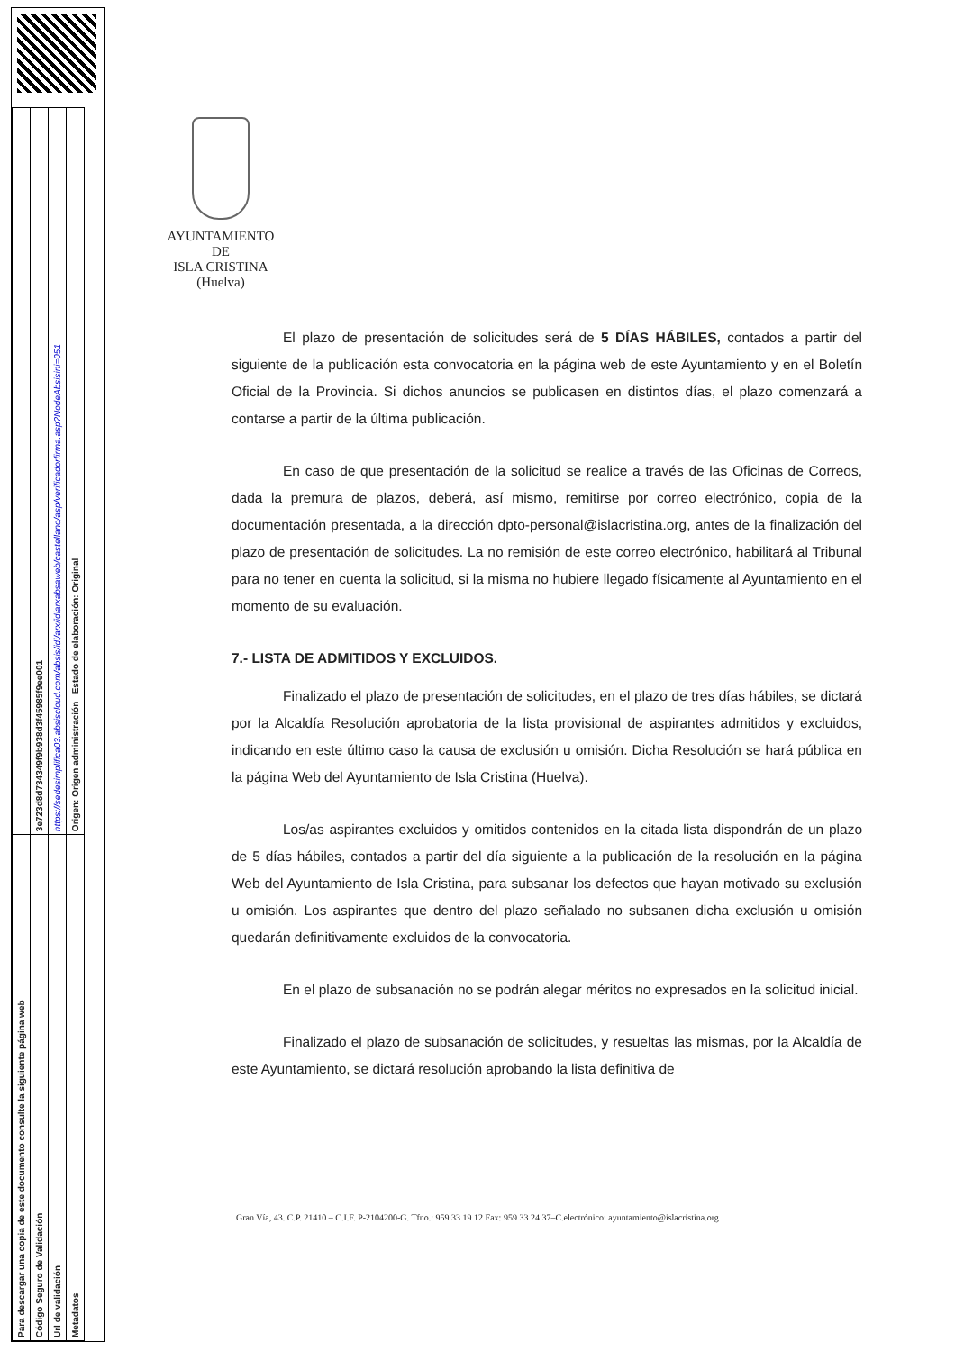| Para descargar una copia de este documento consulte la siguiente página web | |
| Código Seguro de Validación | 3e723d8d734349f9b938d3f45985f9ee001 |
| Url de validación | https://sedesimplifica03.absiscloud.com/absis/idi/arx/idiarxabsaweb/castellano/asp/verificadorfirma.asp?NodeAbsisini=051 |
| Metadatos | Origen: Origen administración Estado de elaboración: Original |
AYUNTAMIENTO
DE
ISLA CRISTINA
(Huelva)
El plazo de presentación de solicitudes será de 5 DÍAS HÁBILES, contados a partir del siguiente de la publicación esta convocatoria en la página web de este Ayuntamiento y en el Boletín Oficial de la Provincia. Si dichos anuncios se publicasen en distintos días, el plazo comenzará a contarse a partir de la última publicación.
En caso de que presentación de la solicitud se realice a través de las Oficinas de Correos, dada la premura de plazos, deberá, así mismo, remitirse por correo electrónico, copia de la documentación presentada, a la dirección dpto-personal@islacristina.org, antes de la finalización del plazo de presentación de solicitudes. La no remisión de este correo electrónico, habilitará al Tribunal para no tener en cuenta la solicitud, si la misma no hubiere llegado físicamente al Ayuntamiento en el momento de su evaluación.
7.- LISTA DE ADMITIDOS Y EXCLUIDOS.
Finalizado el plazo de presentación de solicitudes, en el plazo de tres días hábiles, se dictará por la Alcaldía Resolución aprobatoria de la lista provisional de aspirantes admitidos y excluidos, indicando en este último caso la causa de exclusión u omisión. Dicha Resolución se hará pública en la página Web del Ayuntamiento de Isla Cristina (Huelva).
Los/as aspirantes excluidos y omitidos contenidos en la citada lista dispondrán de un plazo de 5 días hábiles, contados a partir del día siguiente a la publicación de la resolución en la página Web del Ayuntamiento de Isla Cristina, para subsanar los defectos que hayan motivado su exclusión u omisión. Los aspirantes que dentro del plazo señalado no subsanen dicha exclusión u omisión quedarán definitivamente excluidos de la convocatoria.
En el plazo de subsanación no se podrán alegar méritos no expresados en la solicitud inicial.
Finalizado el plazo de subsanación de solicitudes, y resueltas las mismas, por la Alcaldía de este Ayuntamiento, se dictará resolución aprobando la lista definitiva de
Gran Vía, 43. C.P. 21410 – C.I.F. P-2104200-G. Tfno.: 959 33 19 12 Fax: 959 33 24 37–C.electrónico: ayuntamiento@islacristina.org